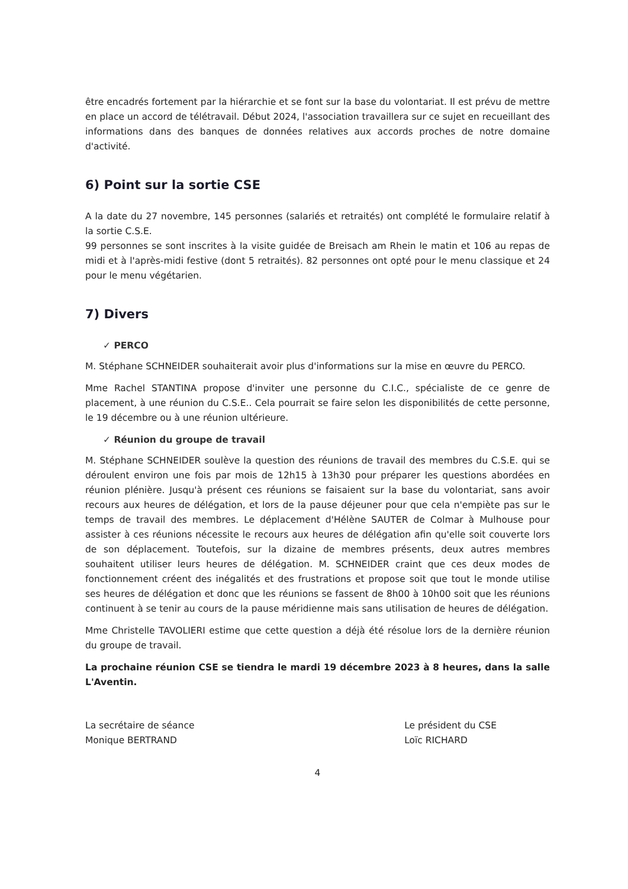être encadrés fortement par la hiérarchie et se font sur la base du volontariat. Il est prévu de mettre en place un accord de télétravail. Début 2024, l'association travaillera sur ce sujet en recueillant des informations dans des banques de données relatives aux accords proches de notre domaine d'activité.
6) Point sur la sortie CSE
A la date du 27 novembre, 145 personnes (salariés et retraités) ont complété le formulaire relatif à la sortie C.S.E.
99 personnes se sont inscrites à la visite guidée de Breisach am Rhein le matin et 106 au repas de midi et à l'après-midi festive (dont 5 retraités). 82 personnes ont opté pour le menu classique et 24 pour le menu végétarien.
7) Divers
✓ PERCO
M. Stéphane SCHNEIDER souhaiterait avoir plus d'informations sur la mise en œuvre du PERCO.
Mme Rachel STANTINA propose d'inviter une personne du C.I.C., spécialiste de ce genre de placement, à une réunion du C.S.E.. Cela pourrait se faire selon les disponibilités de cette personne, le 19 décembre ou à une réunion ultérieure.
✓ Réunion du groupe de travail
M. Stéphane SCHNEIDER soulève la question des réunions de travail des membres du C.S.E. qui se déroulent environ une fois par mois de 12h15 à 13h30 pour préparer les questions abordées en réunion plénière. Jusqu'à présent ces réunions se faisaient sur la base du volontariat, sans avoir recours aux heures de délégation, et lors de la pause déjeuner pour que cela n'empiète pas sur le temps de travail des membres. Le déplacement d'Hélène SAUTER de Colmar à Mulhouse pour assister à ces réunions nécessite le recours aux heures de délégation afin qu'elle soit couverte lors de son déplacement. Toutefois, sur la dizaine de membres présents, deux autres membres souhaitent utiliser leurs heures de délégation. M. SCHNEIDER craint que ces deux modes de fonctionnement créent des inégalités et des frustrations et propose soit que tout le monde utilise ses heures de délégation et donc que les réunions se fassent de 8h00 à 10h00 soit que les réunions continuent à se tenir au cours de la pause méridienne mais sans utilisation de heures de délégation.
Mme Christelle TAVOLIERI estime que cette question a déjà été résolue lors de la dernière réunion du groupe de travail.
La prochaine réunion CSE se tiendra le mardi 19 décembre 2023 à 8 heures, dans la salle L'Aventin.
La secrétaire de séance
Monique BERTRAND
Le président du CSE
Loïc RICHARD
4